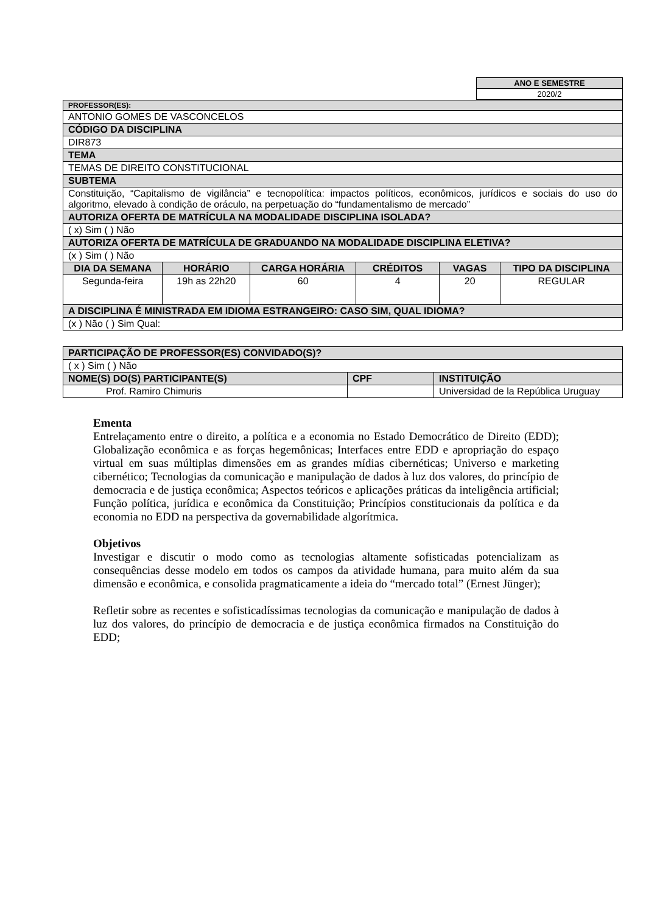| ANO E SEMESTRE |
| 2020/2 |
| PROFESSOR(ES): | | | | | |
| ANTONIO GOMES DE VASCONCELOS | | | | | |
| CÓDIGO DA DISCIPLINA | | | | | |
| DIR873 | | | | | |
| TEMA | | | | | |
| TEMAS DE DIREITO CONSTITUCIONAL | | | | | |
| SUBTEMA | | | | | |
| Constituição, “Capitalismo de vigilância” e tecnopolítica: impactos políticos, econômicos, jurídicos e sociais do uso do algoritmo, elevado à condição de oráculo, na perpetuação do “fundamentalismo de mercado” | | | | | |
| AUTORIZA OFERTA DE MATRÍCULA NA MODALIDADE DISCIPLINA ISOLADA? | | | | | |
| ( x) Sim ( ) Não | | | | | |
| AUTORIZA OFERTA DE MATRÍCULA DE GRADUANDO NA MODALIDADE DISCIPLINA ELETIVA? | | | | | |
| (x ) Sim ( ) Não | | | | | |
| DIA DA SEMANA | HORÁRIO | CARGA HORÁRIA | CRÉDITOS | VAGAS | TIPO DA DISCIPLINA |
| Segunda-feira | 19h as 22h20 | 60 | 4 | 20 | REGULAR |
| A DISCIPLINA É MINISTRADA EM IDIOMA ESTRANGEIRO: CASO SIM, QUAL IDIOMA? | | | | | |
| (x ) Não ( ) Sim Qual: | | | | | |
| PARTICIPAÇÃO DE PROFESSOR(ES) CONVIDADO(S)? | | |
| ( x ) Sim ( ) Não | | |
| NOME(S) DO(S) PARTICIPANTE(S) | CPF | INSTITUIÇÃO |
| Prof. Ramiro Chimuris | | Universidad de la República Uruguay |
Ementa
Entrelaçamento entre o direito, a política e a economia no Estado Democrático de Direito (EDD); Globalização econômica e as forças hegemônicas; Interfaces entre EDD e apropriação do espaço virtual em suas múltiplas dimensões em as grandes mídias cibernéticas; Universo e marketing cibernético; Tecnologias da comunicação e manipulação de dados à luz dos valores, do princípio de democracia e de justiça econômica; Aspectos teóricos e aplicações práticas da inteligência artificial; Função política, jurídica e econômica da Constituição; Princípios constitucionais da política e da economia no EDD na perspectiva da governabilidade algorítmica.
Objetivos
Investigar e discutir o modo como as tecnologias altamente sofisticadas potencializam as consequências desse modelo em todos os campos da atividade humana, para muito além da sua dimensão e econômica, e consolida pragmaticamente a ideia do “mercado total” (Ernest Jünger);
Refletir sobre as recentes e sofisticadíssimas tecnologias da comunicação e manipulação de dados à luz dos valores, do princípio de democracia e de justiça econômica firmados na Constituição do EDD;